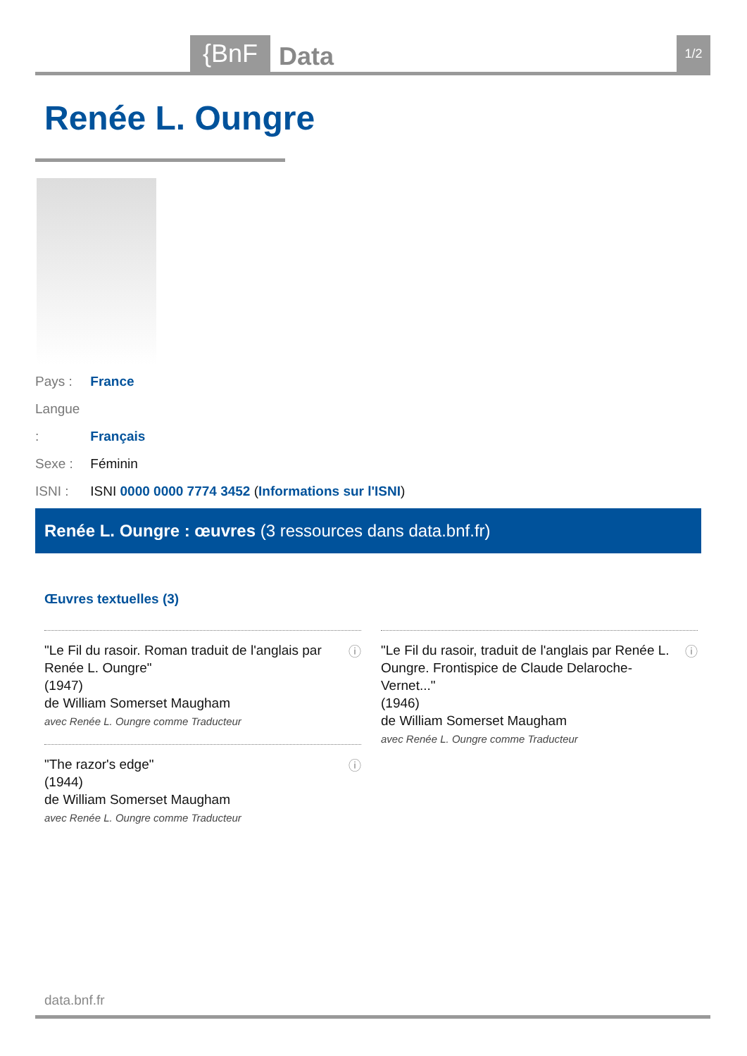{BnF
Data
1/2
Renée L. Oungre
Pays : France
Langue : Français
Sexe : Féminin
ISNI : ISNI 0000 0000 7774 3452 (Informations sur l'ISNI)
Renée L. Oungre : œuvres (3 ressources dans data.bnf.fr)
Œuvres textuelles (3)
"Le Fil du rasoir. Roman traduit de l'anglais par Renée L. Oungre"
(1947)
de William Somerset Maugham
avec Renée L. Oungre comme Traducteur
ⓘ
"The razor's edge"
(1944)
de William Somerset Maugham
avec Renée L. Oungre comme Traducteur
ⓘ
"Le Fil du rasoir, traduit de l'anglais par Renée L. Oungre. Frontispice de Claude Delaroche-Vernet..."
(1946)
de William Somerset Maugham
avec Renée L. Oungre comme Traducteur
ⓘ
data.bnf.fr